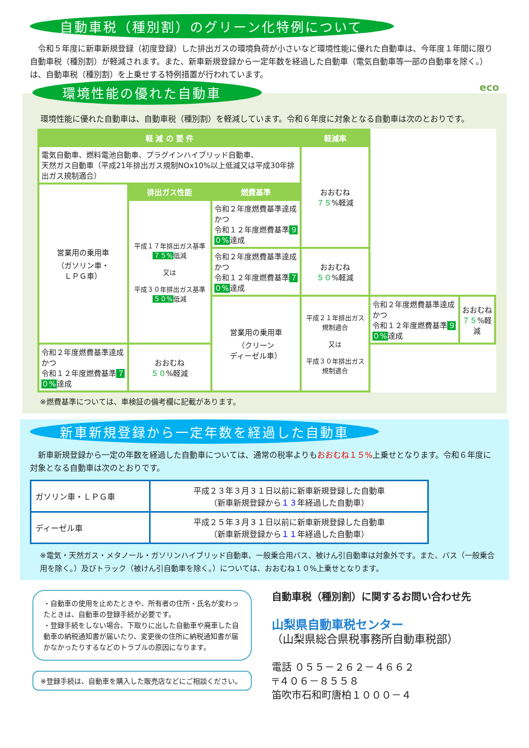自動車税（種別割）のグリーン化特例について
　令和５年度に新車新規登録（初度登録）した排出ガスの環境負荷が小さいなど環境性能に優れた自動車は、今年度１年間に限り自動車税（種別割）が軽減されます。また、新車新規登録から一定年数を経過した自動車（電気自動車等一部の自動車を除く。）は、自動車税（種別割）を上乗せする特例措置が行われています。
eco
環境性能の優れた自動車
　環境性能に優れた自動車は、自動車税（種別割）を軽減しています。令和６年度に対象となる自動車は次のとおりです。
| 軽 減 の 要 件 | | | 軽減率 | | |
| --- | --- | --- | --- | --- | --- |
| 電気自動車、燃料電池自動車、プラグインハイブリッド自動車、 天然ガス自動車（平成21年排出ガス規制NOx10%以上低減又は平成30年排出ガス規制適合） | | | おおむね ７５ %軽減 | | |
| 営業用の乗用車 （ガソリン車・ ＬＰＧ車） | 排出ガス性能 | 燃費基準 | | | |
| | 平成１７年排出ガス基準 ７５% 低減 又は 平成３０年排出ガス基準 ５０% 低減 | 令和２年度燃費基準達成 かつ 令和１２年度燃費基準 ９０% 達成 | | | |
| | | 令和２年度燃費基準達成 かつ 令和１２年度燃費基準 ７０% 達成 | おおむね ５０ %軽減 | | |
| | | 営業用の乗用車 （クリーン ディーゼル車） | 平成２１年排出ガス規制適合 又は 平成３０年排出ガス規制適合 | 令和２年度燃費基準達成 かつ 令和１２年度燃費基準 ９０% 達成 | おおむね ７５ %軽減 |
| 令和２年度燃費基準達成 かつ 令和１２年度燃費基準 ７０% 達成 | おおむね ５０ %軽減 | | | | |
　※燃費基準については、車検証の備考欄に記載があります。
新車新規登録から一定年数を経過した自動車
　新車新規登録から一定の年数を経過した自動車については、通常の税率よりもおおむね１５% 上乗せとなります。令和６年度に対象となる自動車は次のとおりです。
| ガソリン車・ＬＰＧ車 | 平成２３年３月３１日以前に新車新規登録した自動車 （新車新規登録から １３ 年経過した自動車） |
| ディーゼル車 | 平成２５年３月３１日以前に新車新規登録した自動車 （新車新規登録から １１ 年経過した自動車） |
※電気・天然ガス・メタノール・ガソリンハイブリッド自動車、一般乗合用バス、被けん引自動車は対象外です。また、バス（一般乗合用を除く。）及びトラック（被けん引自動車を除く。）については、おおむね１０%上乗せとなります。
・自動車の使用を止めたときや、所有者の住所・氏名が変わったときは、自動車の登録手続が必要です。
・登録手続をしない場合、下取りに出した自動車や廃車した自動車の納税通知書が届いたり、変更後の住所に納税通知書が届かなかったりするなどのトラブルの原因になります。
※登録手続は、自動車を購入した販売店などにご相談ください。
自動車税（種別割）に関するお問い合わせ先
山梨県自動車税センター
（山梨県総合県税事務所自動車税部）
電話 ０５５－２６２－４６６２
〒４０６－８５５８
笛吹市石和町唐柏１０００－４